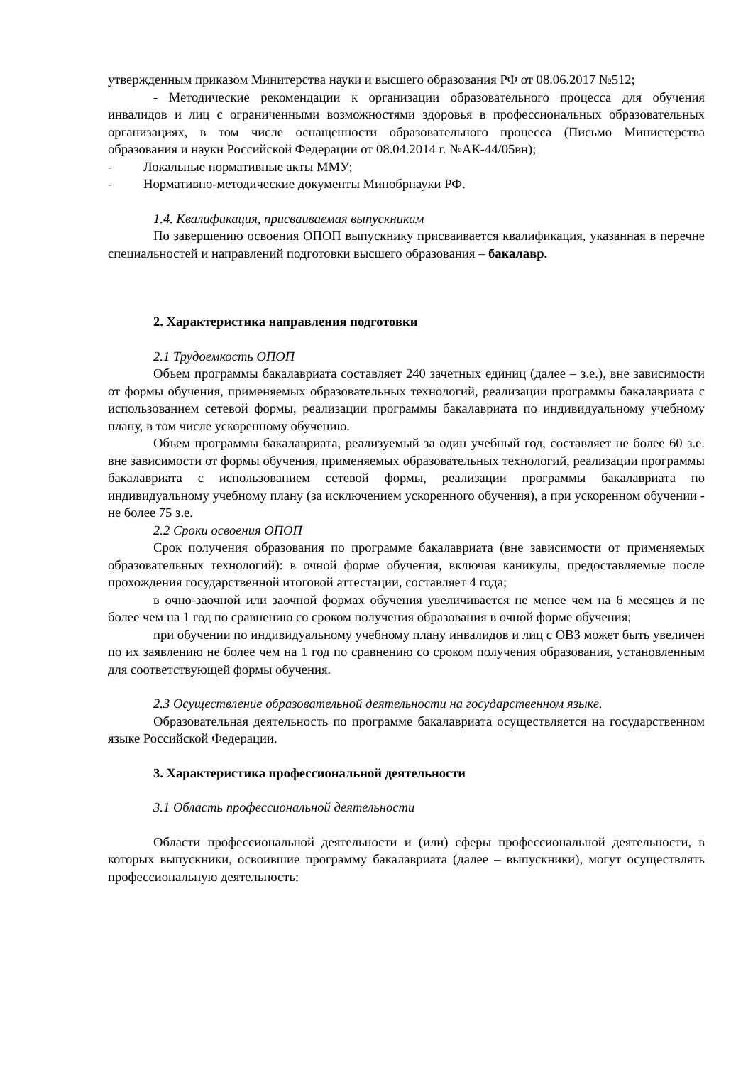утвержденным приказом Минитерства науки и высшего образования РФ от 08.06.2017 №512;
- Методические рекомендации к организации образовательного процесса для обучения инвалидов и лиц с ограниченными возможностями здоровья в профессиональных образовательных организациях, в том числе оснащенности образовательного процесса (Письмо Министерства образования и науки Российской Федерации от 08.04.2014 г. №АК-44/05вн);
- Локальные нормативные акты ММУ;
- Нормативно-методические документы Минобрнауки РФ.
1.4. Квалификация, присваиваемая выпускникам
По завершению освоения ОПОП выпускнику присваивается квалификация, указанная в перечне специальностей и направлений подготовки высшего образования – бакалавр.
2. Характеристика направления подготовки
2.1 Трудоемкость ОПОП
Объем программы бакалавриата составляет 240 зачетных единиц (далее – з.е.), вне зависимости от формы обучения, применяемых образовательных технологий, реализации программы бакалавриата с использованием сетевой формы, реализации программы бакалавриата по индивидуальному учебному плану, в том числе ускоренному обучению.
Объем программы бакалавриата, реализуемый за один учебный год, составляет не более 60 з.е. вне зависимости от формы обучения, применяемых образовательных технологий, реализации программы бакалавриата с использованием сетевой формы, реализации программы бакалавриата по индивидуальному учебному плану (за исключением ускоренного обучения), а при ускоренном обучении - не более 75 з.е.
2.2 Сроки освоения ОПОП
Срок получения образования по программе бакалавриата (вне зависимости от применяемых образовательных технологий): в очной форме обучения, включая каникулы, предоставляемые после прохождения государственной итоговой аттестации, составляет 4 года;
в очно-заочной или заочной формах обучения увеличивается не менее чем на 6 месяцев и не более чем на 1 год по сравнению со сроком получения образования в очной форме обучения;
при обучении по индивидуальному учебному плану инвалидов и лиц с ОВЗ может быть увеличен по их заявлению не более чем на 1 год по сравнению со сроком получения образования, установленным для соответствующей формы обучения.
2.3 Осуществление образовательной деятельности на государственном языке.
Образовательная деятельность по программе бакалавриата осуществляется на государственном языке Российской Федерации.
3. Характеристика профессиональной деятельности
3.1 Область профессиональной деятельности
Области профессиональной деятельности и (или) сферы профессиональной деятельности, в которых выпускники, освоившие программу бакалавриата (далее – выпускники), могут осуществлять профессиональную деятельность: